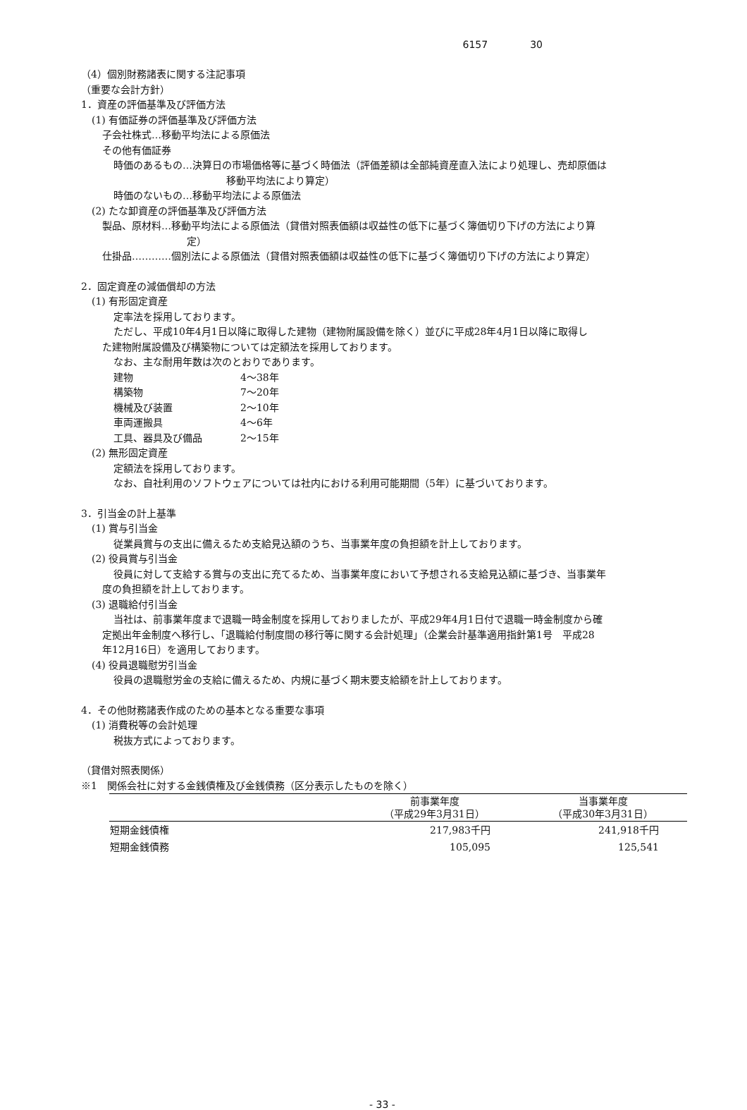6157 30
（4）個別財務諸表に関する注記事項
（重要な会計方針）
1．資産の評価基準及び評価方法
(1) 有価証券の評価基準及び評価方法
子会社株式…移動平均法による原価法
その他有価証券
時価のあるもの…決算日の市場価格等に基づく時価法（評価差額は全部純資産直入法により処理し、売却原価は
移動平均法により算定）
時価のないもの…移動平均法による原価法
(2) たな卸資産の評価基準及び評価方法
製品、原材料…移動平均法による原価法（貸借対照表価額は収益性の低下に基づく簿価切り下げの方法により算
定）
仕掛品…………個別法による原価法（貸借対照表価額は収益性の低下に基づく簿価切り下げの方法により算定）
2．固定資産の減価償却の方法
(1) 有形固定資産
定率法を採用しております。
ただし、平成10年4月1日以降に取得した建物（建物附属設備を除く）並びに平成28年4月1日以降に取得し
た建物附属設備及び構築物については定額法を採用しております。
なお、主な耐用年数は次のとおりであります。
| 建物 | 4～38年 |
| 構築物 | 7～20年 |
| 機械及び装置 | 2～10年 |
| 車両運搬具 | 4～6年 |
| 工具、器具及び備品 | 2～15年 |
(2) 無形固定資産
定額法を採用しております。
なお、自社利用のソフトウェアについては社内における利用可能期間（5年）に基づいております。
3．引当金の計上基準
(1) 賞与引当金
従業員賞与の支出に備えるため支給見込額のうち、当事業年度の負担額を計上しております。
(2) 役員賞与引当金
役員に対して支給する賞与の支出に充てるため、当事業年度において予想される支給見込額に基づき、当事業年
度の負担額を計上しております。
(3) 退職給付引当金
当社は、前事業年度まで退職一時金制度を採用しておりましたが、平成29年4月1日付で退職一時金制度から確
定拠出年金制度へ移行し、「退職給付制度間の移行等に関する会計処理」（企業会計基準適用指針第1号　平成28
年12月16日）を適用しております。
(4) 役員退職慰労引当金
役員の退職慰労金の支給に備えるため、内規に基づく期末要支給額を計上しております。
4．その他財務諸表作成のための基本となる重要な事項
(1) 消費税等の会計処理
税抜方式によっております。
（貸借対照表関係）
※1　関係会社に対する金銭債権及び金銭債務（区分表示したものを除く）
| | 前事業年度 （平成29年3月31日） | 当事業年度 （平成30年3月31日） |
| --- | --- | --- |
| 短期金銭債権 | 217,983千円 | 241,918千円 |
| 短期金銭債務 | 105,095 | 125,541 |
- 33 -